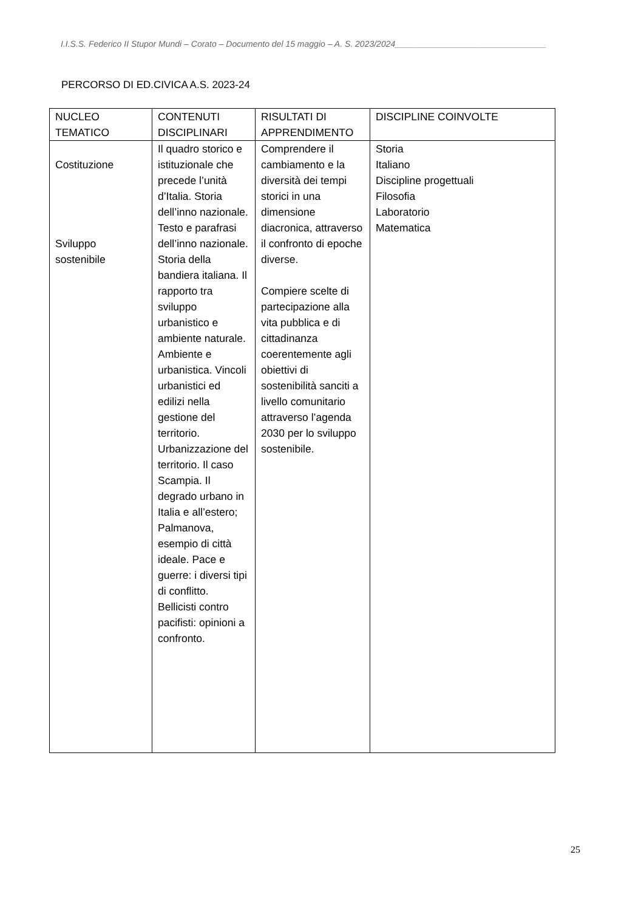I.I.S.S. Federico II Stupor Mundi – Corato – Documento del 15 maggio – A. S. 2023/2024________________________________
PERCORSO DI ED.CIVICA A.S. 2023-24
| NUCLEO TEMATICO | CONTENUTI DISCIPLINARI | RISULTATI DI APPRENDIMENTO | DISCIPLINE COINVOLTE |
| --- | --- | --- | --- |
| Costituzione Sviluppo sostenibile | Il quadro storico e istituzionale che precede l’unità d’Italia. Storia dell’inno nazionale. Testo e parafrasi dell’inno nazionale. Storia della bandiera italiana. Il rapporto tra sviluppo urbanistico e ambiente naturale. Ambiente e urbanistica. Vincoli urbanistici ed edilizi nella gestione del territorio. Urbanizzazione del territorio. Il caso Scampia. Il degrado urbano in Italia e all’estero; Palmanova, esempio di città ideale. Pace e guerre: i diversi tipi di conflitto. Bellicisti contro pacifisti: opinioni a confronto. | Comprendere il cambiamento e la diversità dei tempi storici in una dimensione diacronica, attraverso il confronto di epoche diverse. Compiere scelte di partecipazione alla vita pubblica e di cittadinanza coerentemente agli obiettivi di sostenibilità sanciti a livello comunitario attraverso l’agenda 2030 per lo sviluppo sostenibile. | Storia Italiano Discipline progettuali Filosofia Laboratorio Matematica |
25